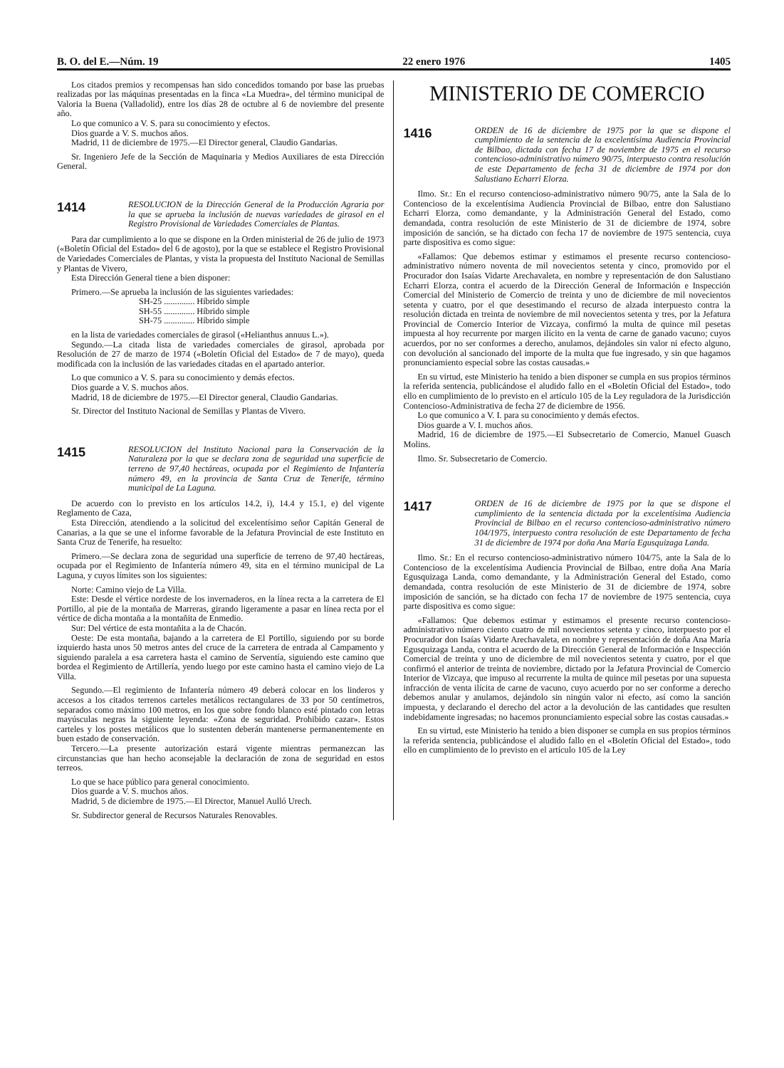B. O. del E.—Núm. 19 22 enero 1976 1405
Los citados premios y recompensas han sido concedidos tomando por base las pruebas realizadas por las máquinas presentadas en la finca «La Muedra», del término municipal de Valoria la Buena (Valladolid), entre los días 28 de octubre al 6 de noviembre del presente año.
Lo que comunico a V. S. para su conocimiento y efectos.
Dios guarde a V. S. muchos años.
Madrid, 11 de diciembre de 1975.—El Director general, Claudio Gandarias.
Sr. Ingeniero Jefe de la Sección de Maquinaria y Medios Auxiliares de esta Dirección General.
1414 RESOLUCION de la Dirección General de la Producción Agraria por la que se aprueba la inclusión de nuevas variedades de girasol en el Registro Provisional de Variedades Comerciales de Plantas.
Para dar cumplimiento a lo que se dispone en la Orden ministerial de 26 de julio de 1973 («Boletín Oficial del Estado» del 6 de agosto), por la que se establece el Registro Provisional de Variedades Comerciales de Plantas, y vista la propuesta del Instituto Nacional de Semillas y Plantas de Vivero,
Esta Dirección General tiene a bien disponer:
Primero.—Se aprueba la inclusión de las siguientes variedades:
SH-25 .............. Híbrido simple
SH-55 .............. Híbrido simple
SH-75 .............. Híbrido simple
en la lista de variedades comerciales de girasol («Helianthus annuus L.»).
Segundo.—La citada lista de variedades comerciales de girasol, aprobada por Resolución de 27 de marzo de 1974 («Boletín Oficial del Estado» de 7 de mayo), queda modificada con la inclusión de las variedades citadas en el apartado anterior.
Lo que comunico a V. S. para su conocimiento y demás efectos.
Dios guarde a V. S. muchos años.
Madrid, 18 de diciembre de 1975.—El Director general, Claudio Gandarias.
Sr. Director del Instituto Nacional de Semillas y Plantas de Vivero.
1415 RESOLUCION del Instituto Nacional para la Conservación de la Naturaleza por la que se declara zona de seguridad una superficie de terreno de 97,40 hectáreas, ocupada por el Regimiento de Infantería número 49, en la provincia de Santa Cruz de Tenerife, término municipal de La Laguna.
De acuerdo con lo previsto en los artículos 14.2, i), 14.4 y 15.1, e) del vigente Reglamento de Caza,
Esta Dirección, atendiendo a la solicitud del excelentísimo señor Capitán General de Canarias, a la que se une el informe favorable de la Jefatura Provincial de este Instituto en Santa Cruz de Tenerife, ha resuelto:
Primero.—Se declara zona de seguridad una superficie de terreno de 97,40 hectáreas, ocupada por el Regimiento de Infantería número 49, sita en el término municipal de La Laguna, y cuyos límites son los siguientes:
Norte: Camino viejo de La Villa.
Este: Desde el vértice nordeste de los invernaderos, en la línea recta a la carretera de El Portillo, al pie de la montaña de Marreras, girando ligeramente a pasar en línea recta por el vértice de dicha montaña a la montañita de Enmedio.
Sur: Del vértice de esta montañita a la de Chacón.
Oeste: De esta montaña, bajando a la carretera de El Portillo, siguiendo por su borde izquierdo hasta unos 50 metros antes del cruce de la carretera de entrada al Campamento y siguiendo paralela a esa carretera hasta el camino de Serventía, siguiendo este camino que bordea el Regimiento de Artillería, yendo luego por este camino hasta el camino viejo de La Villa.
Segundo.—El regimiento de Infantería número 49 deberá colocar en los linderos y accesos a los citados terrenos carteles metálicos rectangulares de 33 por 50 centímetros, separados como máximo 100 metros, en los que sobre fondo blanco esté pintado con letras mayúsculas negras la siguiente leyenda: «Zona de seguridad. Prohibido cazar». Estos carteles y los postes metálicos que lo sustenten deberán mantenerse permanentemente en buen estado de conservación.
Tercero.—La presente autorización estará vigente mientras permanezcan las circunstancias que han hecho aconsejable la declaración de zona de seguridad en estos terreos.
Lo que se hace público para general conocimiento.
Dios guarde a V. S. muchos años.
Madrid, 5 de diciembre de 1975.—El Director, Manuel Aulló Urech.
Sr. Subdirector general de Recursos Naturales Renovables.
MINISTERIO DE COMERCIO
1416 ORDEN de 16 de diciembre de 1975 por la que se dispone el cumplimiento de la sentencia de la excelentísima Audiencia Provincial de Bilbao, dictada con fecha 17 de noviembre de 1975 en el recurso contencioso-administrativo número 90/75, interpuesto contra resolución de este Departamento de fecha 31 de diciembre de 1974 por don Salustiano Echarri Elorza.
Ilmo. Sr.: En el recurso contencioso-administrativo número 90/75, ante la Sala de lo Contencioso de la excelentísima Audiencia Provincial de Bilbao, entre don Salustiano Echarri Elorza, como demandante, y la Administración General del Estado, como demandada, contra resolución de este Ministerio de 31 de diciembre de 1974, sobre imposición de sanción, se ha dictado con fecha 17 de noviembre de 1975 sentencia, cuya parte dispositiva es como sigue:
«Fallamos: Que debemos estimar y estimamos el presente recurso contencioso-administrativo número noventa de mil novecientos setenta y cinco, promovido por el Procurador don Isaías Vidarte Arechavaleta, en nombre y representación de don Salustiano Echarri Elorza, contra el acuerdo de la Dirección General de Información e Inspección Comercial del Ministerio de Comercio de treinta y uno de diciembre de mil novecientos setenta y cuatro, por el que desestimando el recurso de alzada interpuesto contra la resolución dictada en treinta de noviembre de mil novecientos setenta y tres, por la Jefatura Provincial de Comercio Interior de Vizcaya, confirmó la multa de quince mil pesetas impuesta al hoy recurrente por margen ilícito en la venta de carne de ganado vacuno; cuyos acuerdos, por no ser conformes a derecho, anulamos, dejándoles sin valor ni efecto alguno, con devolución al sancionado del importe de la multa que fue ingresado, y sin que hagamos pronunciamiento especial sobre las costas causadas.»
En su virtud, este Ministerio ha tenido a bien disponer se cumpla en sus propios términos la referida sentencia, publicándose el aludido fallo en el «Boletín Oficial del Estado», todo ello en cumplimiento de lo previsto en el artículo 105 de la Ley reguladora de la Jurisdicción Contencioso-Administrativa de fecha 27 de diciembre de 1956.
Lo que comunico a V. I. para su conocimiento y demás efectos.
Dios guarde a V. I. muchos años.
Madrid, 16 de diciembre de 1975.—El Subsecretario de Comercio, Manuel Guasch Molins.
Ilmo. Sr. Subsecretario de Comercio.
1417 ORDEN de 16 de diciembre de 1975 por la que se dispone el cumplimiento de la sentencia dictada por la excelentísima Audiencia Provincial de Bilbao en el recurso contencioso-administrativo número 104/1975, interpuesto contra resolución de este Departamento de fecha 31 de diciembre de 1974 por doña Ana María Egusquizaga Landa.
Ilmo. Sr.: En el recurso contencioso-administrativo número 104/75, ante la Sala de lo Contencioso de la excelentísima Audiencia Provincial de Bilbao, entre doña Ana María Egusquizaga Landa, como demandante, y la Administración General del Estado, como demandada, contra resolución de este Ministerio de 31 de diciembre de 1974, sobre imposición de sanción, se ha dictado con fecha 17 de noviembre de 1975 sentencia, cuya parte dispositiva es como sigue:
«Fallamos: Que debemos estimar y estimamos el presente recurso contencioso-administrativo número ciento cuatro de mil novecientos setenta y cinco, interpuesto por el Procurador don Isaías Vidarte Arechavaleta, en nombre y representación de doña Ana María Egusquizaga Landa, contra el acuerdo de la Dirección General de Información e Inspección Comercial de treinta y uno de diciembre de mil novecientos setenta y cuatro, por el que confirmó el anterior de treinta de noviembre, dictado por la Jefatura Provincial de Comercio Interior de Vizcaya, que impuso al recurrente la multa de quince mil pesetas por una supuesta infracción de venta ilícita de carne de vacuno, cuyo acuerdo por no ser conforme a derecho debemos anular y anulamos, dejándolo sin ningún valor ni efecto, así como la sanción impuesta, y declarando el derecho del actor a la devolución de las cantidades que resulten indebidamente ingresadas; no hacemos pronunciamiento especial sobre las costas causadas.»
En su virtud, este Ministerio ha tenido a bien disponer se cumpla en sus propios términos la referida sentencia, publicándose el aludido fallo en el «Boletín Oficial del Estado», todo ello en cumplimiento de lo previsto en el artículo 105 de la Ley